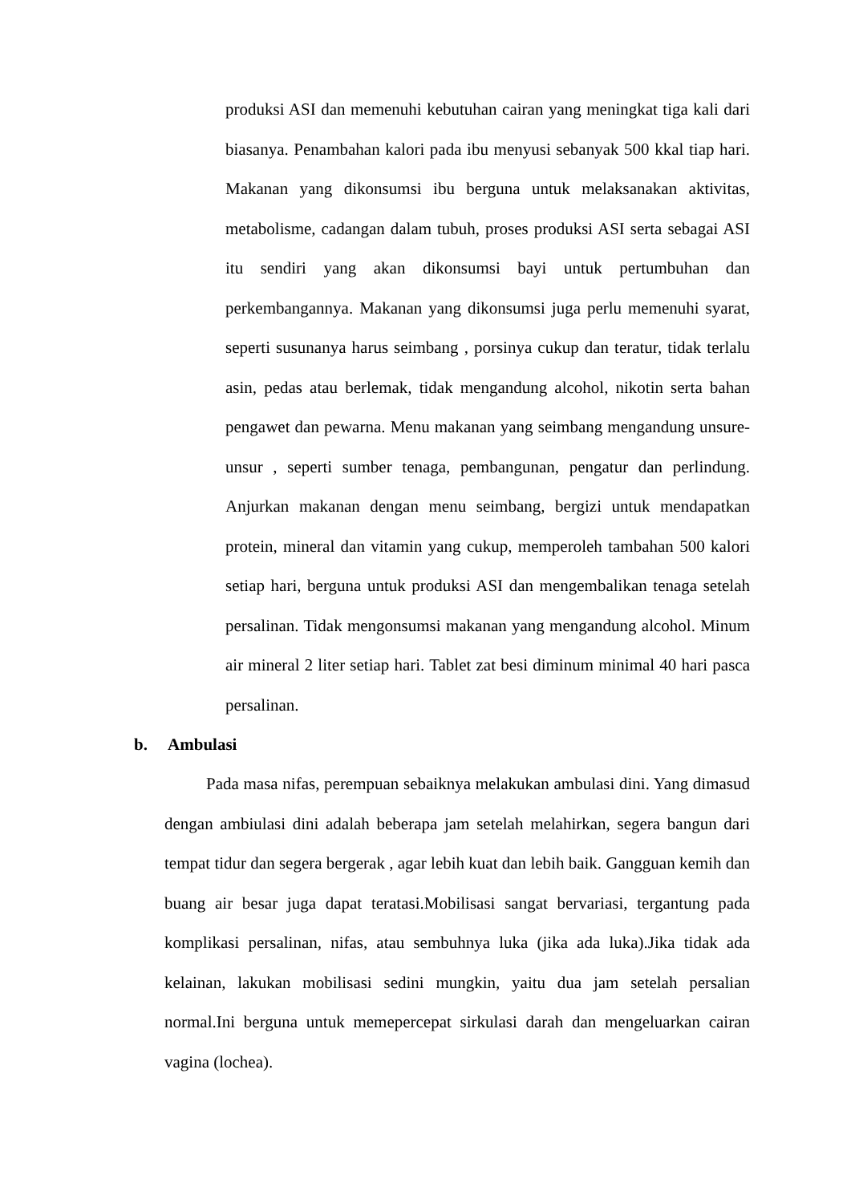produksi ASI dan memenuhi kebutuhan cairan yang meningkat tiga kali dari biasanya. Penambahan kalori pada ibu menyusi sebanyak 500 kkal tiap hari. Makanan yang dikonsumsi ibu berguna untuk melaksanakan aktivitas, metabolisme, cadangan dalam tubuh, proses produksi ASI serta sebagai ASI itu sendiri yang akan dikonsumsi bayi untuk pertumbuhan dan perkembangannya. Makanan yang dikonsumsi juga perlu memenuhi syarat, seperti susunanya harus seimbang , porsinya cukup dan teratur, tidak terlalu asin, pedas atau berlemak, tidak mengandung alcohol, nikotin serta bahan pengawet dan pewarna. Menu makanan yang seimbang mengandung unsure- unsur , seperti sumber tenaga, pembangunan, pengatur dan perlindung. Anjurkan makanan dengan menu seimbang, bergizi untuk mendapatkan protein, mineral dan vitamin yang cukup, memperoleh tambahan 500 kalori setiap hari, berguna untuk produksi ASI dan mengembalikan tenaga setelah persalinan. Tidak mengonsumsi makanan yang mengandung alcohol. Minum air mineral 2 liter setiap hari. Tablet zat besi diminum minimal 40 hari pasca persalinan.
b. Ambulasi
Pada masa nifas, perempuan sebaiknya melakukan ambulasi dini. Yang dimasud dengan ambiulasi dini adalah beberapa jam setelah melahirkan, segera bangun dari tempat tidur dan segera bergerak , agar lebih kuat dan lebih baik. Gangguan kemih dan buang air besar juga dapat teratasi.Mobilisasi sangat bervariasi, tergantung pada komplikasi persalinan, nifas, atau sembuhnya luka (jika ada luka).Jika tidak ada kelainan, lakukan mobilisasi sedini mungkin, yaitu dua jam setelah persalian normal.Ini berguna untuk memepercepat sirkulasi darah dan mengeluarkan cairan vagina (lochea).